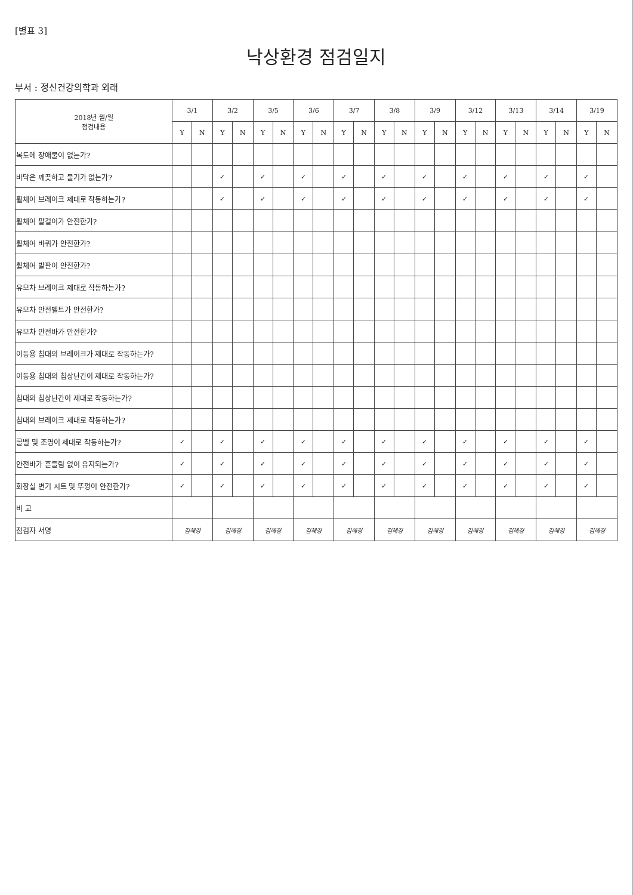[별표 3]
낙상환경 점검일지
부서 : 정신건강의학과 외래
| 2018년 월/일 점검내용 | 3/1 | | 3/2 | | 3/5 | | 3/6 | | 3/7 | | 3/8 | | 3/9 | | 3/12 | | 3/13 | | 3/14 | | 3/19 | |
| --- | --- | --- | --- | --- | --- | --- | --- | --- | --- | --- | --- | --- | --- | --- | --- | --- | --- | --- | --- | --- | --- | --- |
| | Y | N | Y | N | Y | N | Y | N | Y | N | Y | N | Y | N | Y | N | Y | N | Y | N | Y | N |
| 복도에 장애물이 없는가? | | | | | | | | | | | | | | | | | | | | | | |
| 바닥은 깨끗하고 물기가 없는가? | | | ✓ | | ✓ | | ✓ | | ✓ | | ✓ | | ✓ | | ✓ | | ✓ | | ✓ | | ✓ | |
| 휠체어 브레이크 제대로 작동하는가? | | | ✓ | | ✓ | | ✓ | | ✓ | | ✓ | | ✓ | | ✓ | | ✓ | | ✓ | | ✓ | |
| 휠체어 팔걸이가 안전한가? | | | | | | | | | | | | | | | | | | | | | | |
| 휠체어 바퀴가 안전한가? | | | | | | | | | | | | | | | | | | | | | | |
| 휠체어 발판이 안전한가? | | | | | | | | | | | | | | | | | | | | | | |
| 유모차 브레이크 제대로 작동하는가? | | | | | | | | | | | | | | | | | | | | | | |
| 유모차 안전벨트가 안전한가? | | | | | | | | | | | | | | | | | | | | | | |
| 유모차 안전바가 안전한가? | | | | | | | | | | | | | | | | | | | | | | |
| 이동용 침대의 브레이크가 제대로 작동하는가? | | | | | | | | | | | | | | | | | | | | | | |
| 이동용 침대의 침상난간이 제대로 작동하는가? | | | | | | | | | | | | | | | | | | | | | | |
| 침대의 침상난간이 제대로 작동하는가? | | | | | | | | | | | | | | | | | | | | | | |
| 침대의 브레이크 제대로 작동하는가? | | | | | | | | | | | | | | | | | | | | | | |
| 콜벨 및 조명이 제대로 작동하는가? | ✓ | | ✓ | | ✓ | | ✓ | | ✓ | | ✓ | | ✓ | | ✓ | | ✓ | | ✓ | | ✓ | |
| 안전바가 흔들림 없이 유지되는가? | ✓ | | ✓ | | ✓ | | ✓ | | ✓ | | ✓ | | ✓ | | ✓ | | ✓ | | ✓ | | ✓ | |
| 화장실 변기 시트 및 뚜껑이 안전한가? | ✓ | | ✓ | | ✓ | | ✓ | | ✓ | | ✓ | | ✓ | | ✓ | | ✓ | | ✓ | | ✓ | |
| 비 고 | | | | | | | | | | | | | | | | | | | | | | |
| 점검자 서명 | 김혜경 | | 김혜경 | | 김혜경 | | 김혜경 | | 김혜경 | | 김혜경 | | 김혜경 | | 김혜경 | | 김혜경 | | 김혜경 | | 김혜경 | |